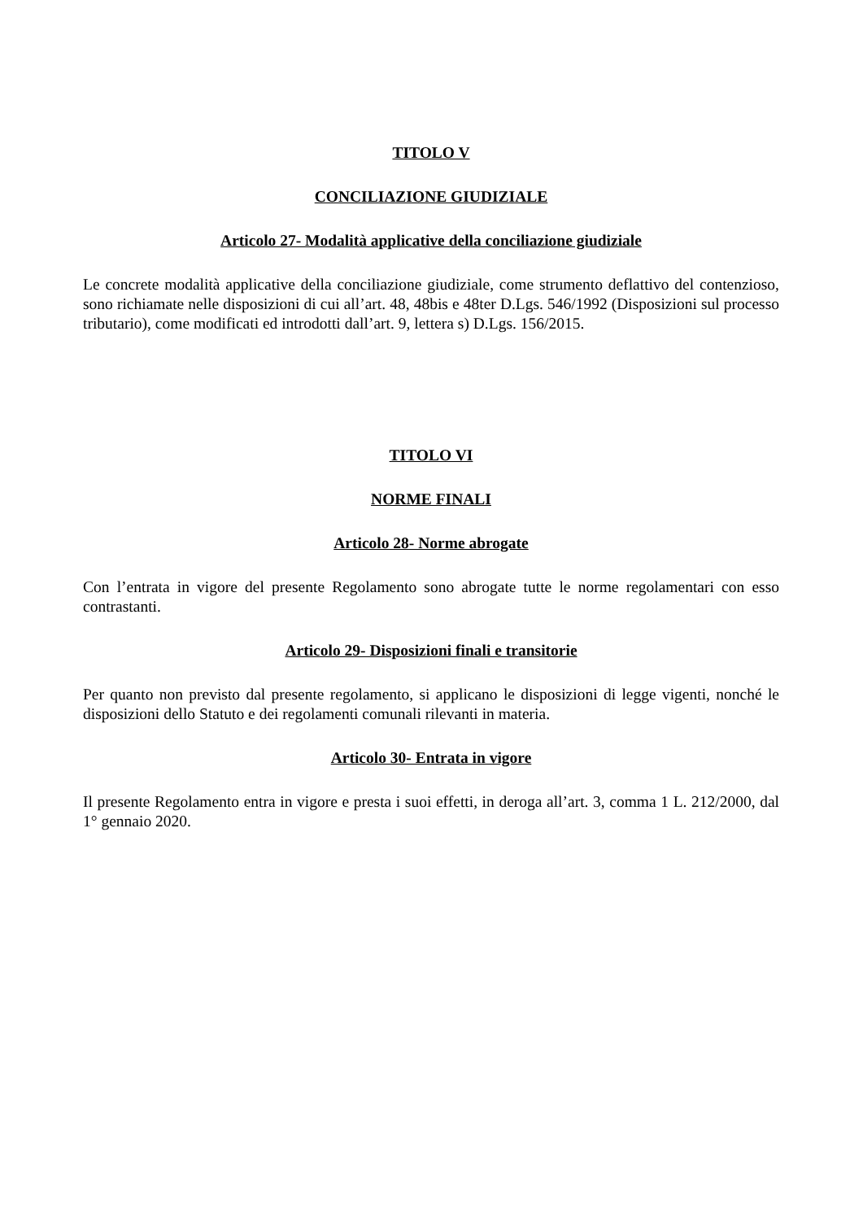TITOLO V
CONCILIAZIONE GIUDIZIALE
Articolo 27- Modalità applicative della conciliazione giudiziale
Le concrete modalità applicative della conciliazione giudiziale, come strumento deflattivo del contenzioso, sono richiamate nelle disposizioni di cui all’art. 48, 48bis e 48ter D.Lgs. 546/1992 (Disposizioni sul processo tributario), come modificati ed introdotti dall’art. 9, lettera s) D.Lgs. 156/2015.
TITOLO VI
NORME FINALI
Articolo 28- Norme abrogate
Con l’entrata in vigore del presente Regolamento sono abrogate tutte le norme regolamentari con esso contrastanti.
Articolo 29- Disposizioni finali e transitorie
Per quanto non previsto dal presente regolamento, si applicano le disposizioni di legge vigenti, nonché le disposizioni dello Statuto e dei regolamenti comunali rilevanti in materia.
Articolo 30- Entrata in vigore
Il presente Regolamento entra in vigore e presta i suoi effetti, in deroga all’art. 3, comma 1 L. 212/2000, dal 1° gennaio 2020.